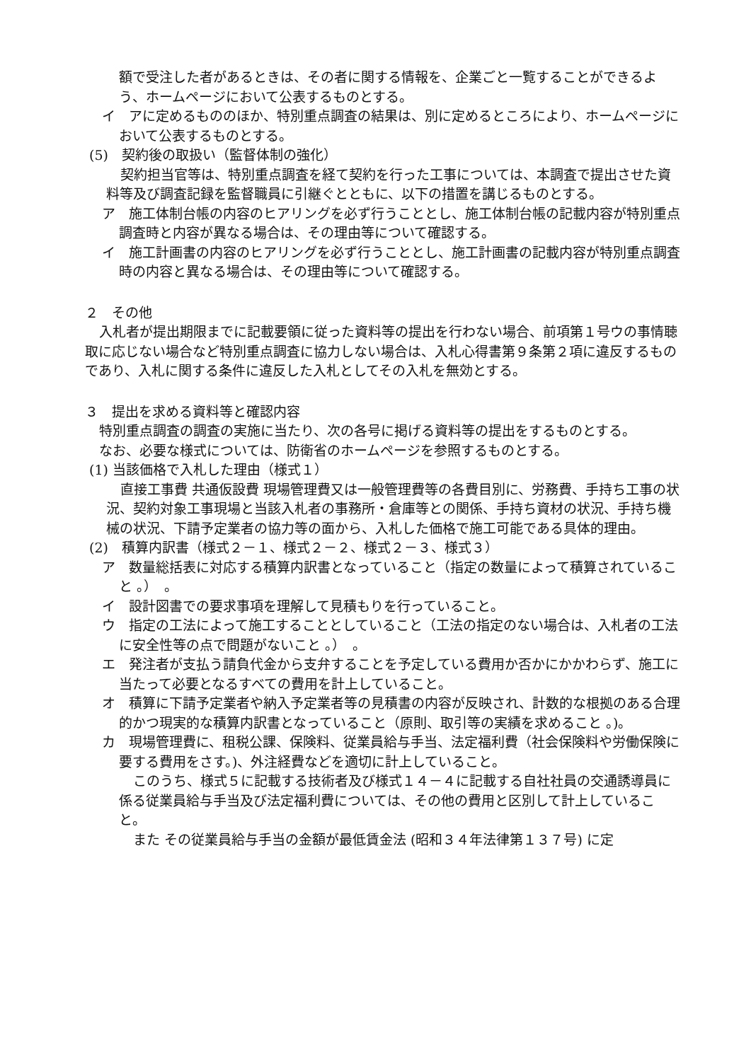額で受注した者があるときは、その者に関する情報を、企業ごと一覧することができるよう、ホームページにおいて公表するものとする。
イ　アに定めるもののほか、特別重点調査の結果は、別に定めるところにより、ホームページにおいて公表するものとする。
(5)　契約後の取扱い（監督体制の強化）
契約担当官等は、特別重点調査を経て契約を行った工事については、本調査で提出させた資料等及び調査記録を監督職員に引継ぐとともに、以下の措置を講じるものとする。
ア　施工体制台帳の内容のヒアリングを必ず行うこととし、施工体制台帳の記載内容が特別重点調査時と内容が異なる場合は、その理由等について確認する。
イ　施工計画書の内容のヒアリングを必ず行うこととし、施工計画書の記載内容が特別重点調査時の内容と異なる場合は、その理由等について確認する。
２　その他
入札者が提出期限までに記載要領に従った資料等の提出を行わない場合、前項第１号ウの事情聴取に応じない場合など特別重点調査に協力しない場合は、入札心得書第９条第２項に違反するものであり、入札に関する条件に違反した入札としてその入札を無効とする。
３　提出を求める資料等と確認内容
特別重点調査の調査の実施に当たり、次の各号に掲げる資料等の提出をするものとする。
なお、必要な様式については、防衛省のホームページを参照するものとする。
(1) 当該価格で入札した理由（様式１）
直接工事費 共通仮設費 現場管理費又は一般管理費等の各費目別に、労務費、手持ち工事の状況、契約対象工事現場と当該入札者の事務所・倉庫等との関係、手持ち資材の状況、手持ち機械の状況、下請予定業者の協力等の面から、入札した価格で施工可能である具体的理由。
(2)　積算内訳書（様式２－１、様式２－２、様式２－３、様式３）
ア　数量総括表に対応する積算内訳書となっていること（指定の数量によって積算されていること 。）　。
イ　設計図書での要求事項を理解して見積もりを行っていること。
ウ　指定の工法によって施工することとしていること（工法の指定のない場合は、入札者の工法に安全性等の点で問題がないこと 。）　。
エ　発注者が支払う請負代金から支弁することを予定している費用か否かにかかわらず、施工に当たって必要となるすべての費用を計上していること。
オ　積算に下請予定業者や納入予定業者等の見積書の内容が反映され、計数的な根拠のある合理的かつ現実的な積算内訳書となっていること（原則、取引等の実績を求めること 。)。
カ　現場管理費に、租税公課、保険料、従業員給与手当、法定福利費（社会保険料や労働保険に要する費用をさす。)、外注経費などを適切に計上していること。
このうち、様式５に記載する技術者及び様式１４－４に記載する自社社員の交通誘導員に係る従業員給与手当及び法定福利費については、その他の費用と区別して計上していること。
また その従業員給与手当の金額が最低賃金法 (昭和３４年法律第１３７号) に定